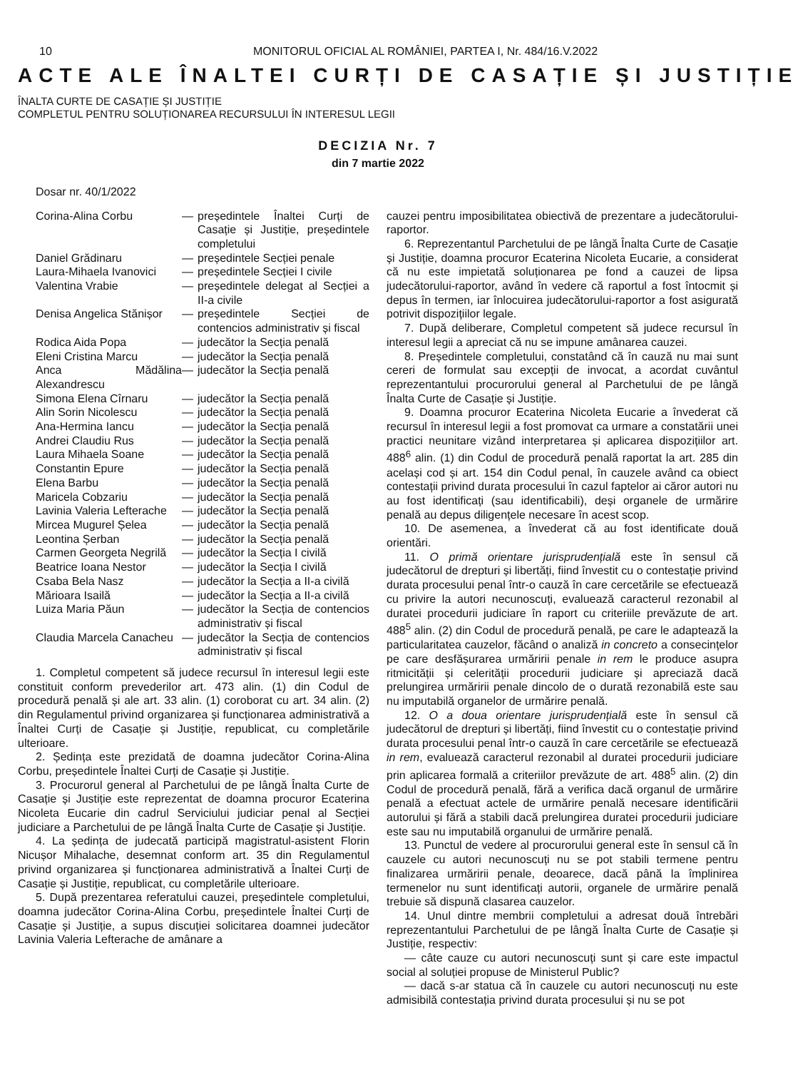10 MONITORUL OFICIAL AL ROMÂNIEI, PARTEA I, Nr. 484/16.V.2022
ACTE ALE ÎNALTEI CURȚI DE CASAȚIE ȘI JUSTIȚIE
ÎNALTA CURTE DE CASAȚIE ȘI JUSTIȚIE
COMPLETUL PENTRU SOLUȚIONAREA RECURSULUI ÎN INTERESUL LEGII
DECIZIA Nr. 7
din 7 martie 2022
Dosar nr. 40/1/2022
Corina-Alina Corbu — președintele Înaltei Curți de Casație și Justiție, președintele completului
Daniel Grădinaru — președintele Secției penale
Laura-Mihaela Ivanovici — președintele Secției I civile
Valentina Vrabie — președintele delegat al Secției a II-a civile
Denisa Angelica Stănișor
— președintele Secției de contencios administrativ și fiscal
Rodica Aida Popa — judecător la Secția penală
Eleni Cristina Marcu — judecător la Secția penală
Anca Mădălina Alexandrescu
— judecător la Secția penală
Simona Elena Cîrnaru — judecător la Secția penală
Alin Sorin Nicolescu — judecător la Secția penală
Ana-Hermina Iancu — judecător la Secția penală
Andrei Claudiu Rus — judecător la Secția penală
Laura Mihaela Soane — judecător la Secția penală
Constantin Epure — judecător la Secția penală
Elena Barbu — judecător la Secția penală
Maricela Cobzariu — judecător la Secția penală
Lavinia Valeria Lefterache
— judecător la Secția penală
Mircea Mugurel Șelea — judecător la Secția penală
Leontina Șerban — judecător la Secția penală
Carmen Georgeta Negrilă — judecător la Secția I civilă
Beatrice Ioana Nestor — judecător la Secția I civilă
Csaba Bela Nasz — judecător la Secția a II-a civilă
Mărioara Isailă — judecător la Secția a II-a civilă
Luiza Maria Păun — judecător la Secția de contencios administrativ și fiscal
Claudia Marcela Canacheu
— judecător la Secția de contencios administrativ și fiscal
1. Completul competent să judece recursul în interesul legii este constituit conform prevederilor art. 473 alin. (1) din Codul de procedură penală și ale art. 33 alin. (1) coroborat cu art. 34 alin. (2) din Regulamentul privind organizarea și funcționarea administrativă a Înaltei Curți de Casație și Justiție, republicat, cu completările ulterioare.
2. Ședința este prezidată de doamna judecător Corina-Alina Corbu, președintele Înaltei Curți de Casație și Justiție.
3. Procurorul general al Parchetului de pe lângă Înalta Curte de Casație și Justiție este reprezentat de doamna procuror Ecaterina Nicoleta Eucarie din cadrul Serviciului judiciar penal al Secției judiciare a Parchetului de pe lângă Înalta Curte de Casație și Justiție.
4. La ședința de judecată participă magistratul-asistent Florin Nicușor Mihalache, desemnat conform art. 35 din Regulamentul privind organizarea și funcționarea administrativă a Înaltei Curți de Casație și Justiție, republicat, cu completările ulterioare.
5. După prezentarea referatului cauzei, președintele completului, doamna judecător Corina-Alina Corbu, președintele Înaltei Curți de Casație și Justiție, a supus discuției solicitarea doamnei judecător Lavinia Valeria Lefterache de amânare a
cauzei pentru imposibilitatea obiectivă de prezentare a judecătorului-raportor.
6. Reprezentantul Parchetului de pe lângă Înalta Curte de Casație și Justiție, doamna procuror Ecaterina Nicoleta Eucarie, a considerat că nu este impietată soluționarea pe fond a cauzei de lipsa judecătorului-raportor, având în vedere că raportul a fost întocmit și depus în termen, iar înlocuirea judecătorului-raportor a fost asigurată potrivit dispozițiilor legale.
7. După deliberare, Completul competent să judece recursul în interesul legii a apreciat că nu se impune amânarea cauzei.
8. Președintele completului, constatând că în cauză nu mai sunt cereri de formulat sau excepții de invocat, a acordat cuvântul reprezentantului procurorului general al Parchetului de pe lângă Înalta Curte de Casație și Justiție.
9. Doamna procuror Ecaterina Nicoleta Eucarie a învederat că recursul în interesul legii a fost promovat ca urmare a constatării unei practici neunitare vizând interpretarea și aplicarea dispozițiilor art. 488<sup>6</sup> alin. (1) din Codul de procedură penală raportat la art. 285 din același cod și art. 154 din Codul penal, în cauzele având ca obiect contestații privind durata procesului în cazul faptelor ai căror autori nu au fost identificați (sau identificabili), deși organele de urmărire penală au depus diligențele necesare în acest scop.
10. De asemenea, a învederat că au fost identificate două orientări.
11. O primă orientare jurisprudențială este în sensul că judecătorul de drepturi și libertăți, fiind învestit cu o contestație privind durata procesului penal într-o cauză în care cercetările se efectuează cu privire la autori necunoscuți, evaluează caracterul rezonabil al duratei procedurii judiciare în raport cu criteriile prevăzute de art. 488<sup>5</sup> alin. (2) din Codul de procedură penală, pe care le adaptează la particularitatea cauzelor, făcând o analiză in concreto a consecințelor pe care desfășurarea urmăririi penale in rem le produce asupra ritmicității și celerității procedurii judiciare și apreciază dacă prelungirea urmăririi penale dincolo de o durată rezonabilă este sau nu imputabilă organelor de urmărire penală.
12. O a doua orientare jurisprudențială este în sensul că judecătorul de drepturi și libertăți, fiind învestit cu o contestație privind durata procesului penal într-o cauză în care cercetările se efectuează in rem, evaluează caracterul rezonabil al duratei procedurii judiciare prin aplicarea formală a criteriilor prevăzute de art. 488<sup>5</sup> alin. (2) din Codul de procedură penală, fără a verifica dacă organul de urmărire penală a efectuat actele de urmărire penală necesare identificării autorului și fără a stabili dacă prelungirea duratei procedurii judiciare este sau nu imputabilă organului de urmărire penală.
13. Punctul de vedere al procurorului general este în sensul că în cauzele cu autori necunoscuți nu se pot stabili termene pentru finalizarea urmăririi penale, deoarece, dacă până la împlinirea termenelor nu sunt identificați autorii, organele de urmărire penală trebuie să dispună clasarea cauzelor.
14. Unul dintre membrii completului a adresat două întrebări reprezentantului Parchetului de pe lângă Înalta Curte de Casație și Justiție, respectiv:
— câte cauze cu autori necunoscuți sunt și care este impactul social al soluției propuse de Ministerul Public?
— dacă s-ar statua că în cauzele cu autori necunoscuți nu este admisibilă contestația privind durata procesului și nu se pot